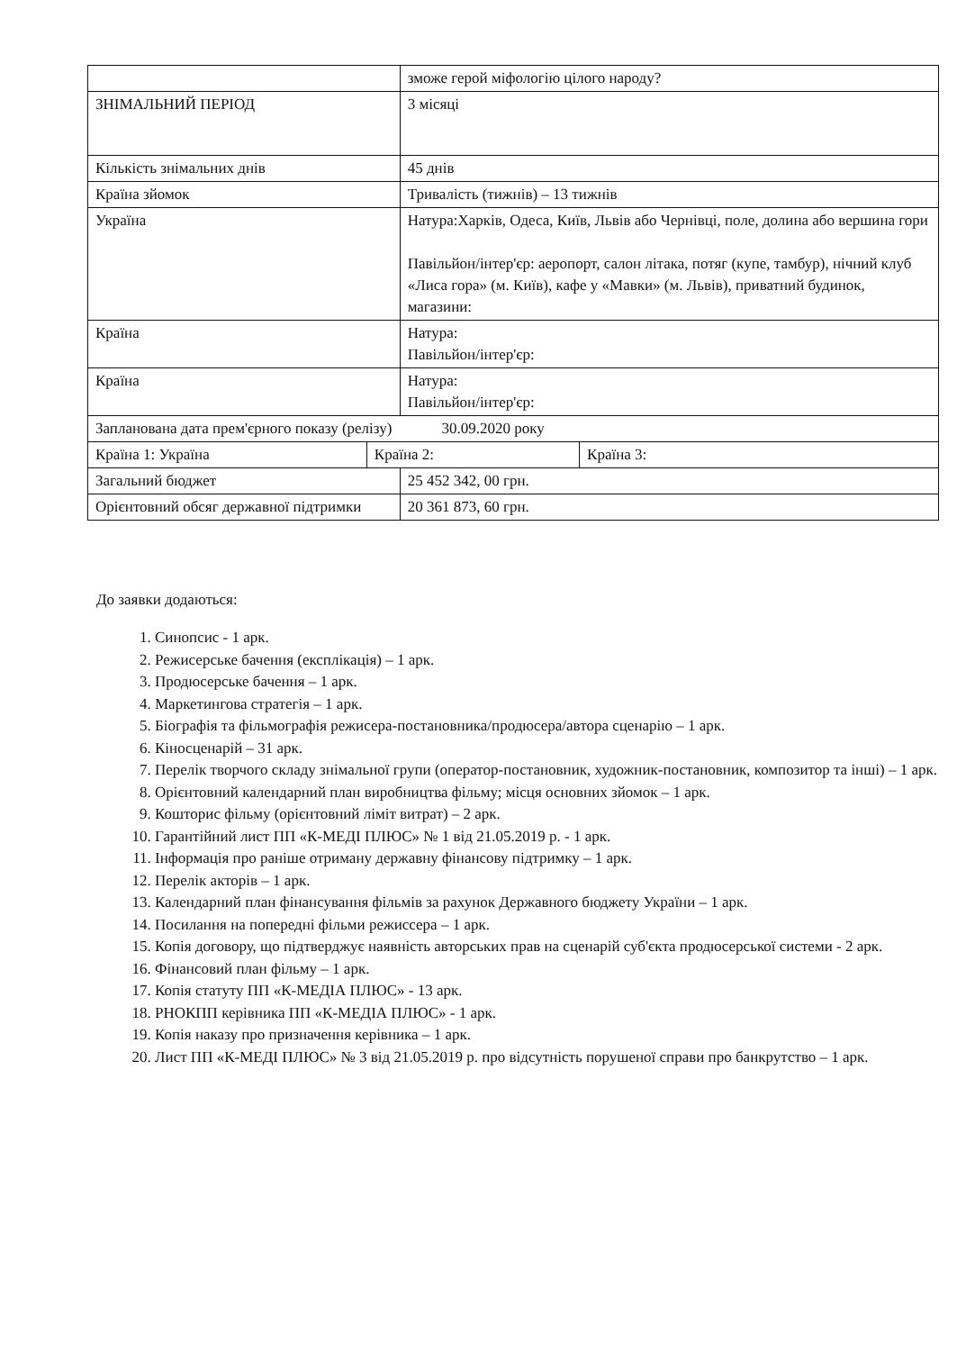| | | зможе герой міфологію цілого народу? | |
| ЗНІМАЛЬНИЙ ПЕРІОД | | 3 місяці | |
| Кількість знімальних днів | | 45 днів | |
| Країна зйомок | | Тривалість (тижнів) – 13 тижнів | |
| Україна | | Натура:Харків, Одеса, Київ, Львів або Чернівці, поле, долина або вершина гори Павільйон/інтер'єр: аеропорт, салон літака, потяг (купе, тамбур), нічний клуб «Лиса гора» (м. Київ), кафе у «Мавки» (м. Львів), приватний будинок, магазини: | |
| Країна | | Натура: Павільйон/інтер'єр: | |
| Країна | | Натура: Павільйон/інтер'єр: | |
| Запланована дата прем'єрного показу (релізу) 30.09.2020 року | | | |
| Країна 1: Україна | Країна 2: | | Країна 3: |
| Загальний бюджет | | 25 452 342, 00 грн. | |
| Орієнтовний обсяг державної підтримки | | 20 361 873, 60 грн. | |
До заявки додаються:
1. Синопсис - 1 арк.
2. Режисерське бачення (експлікація) – 1 арк.
3. Продюсерське бачення – 1 арк.
4. Маркетингова стратегія – 1 арк.
5. Біографія та фільмографія режисера-постановника/продюсера/автора сценарію – 1 арк.
6. Кіносценарій – 31 арк.
7. Перелік творчого складу знімальної групи (оператор-постановник, художник-постановник, композитор та інші) – 1 арк.
8. Орієнтовний календарний план виробництва фільму; місця основних зйомок – 1 арк.
9. Кошторис фільму (орієнтовний ліміт витрат) – 2 арк.
10. Гарантійний лист ПП «К-МЕДІ ПЛЮС» № 1 від 21.05.2019 р. - 1 арк.
11. Інформація про раніше отриману державну фінансову підтримку – 1 арк.
12. Перелік акторів – 1 арк.
13. Календарний план фінансування фільмів за рахунок Державного бюджету України – 1 арк.
14. Посилання на попередні фільми режиссера – 1 арк.
15. Копія договору, що підтверджує наявність авторських прав на сценарій суб'єкта продюсерської системи - 2 арк.
16. Фінансовий план фільму – 1 арк.
17. Копія статуту ПП «К-МЕДІА ПЛЮС» - 13 арк.
18. РНОКПП керівника ПП «К-МЕДІА ПЛЮС» - 1 арк.
19. Копія наказу про призначення керівника – 1 арк.
20. Лист ПП «К-МЕДІ ПЛЮС» № 3 від 21.05.2019 р. про відсутність порушеної справи про банкрутство – 1 арк.